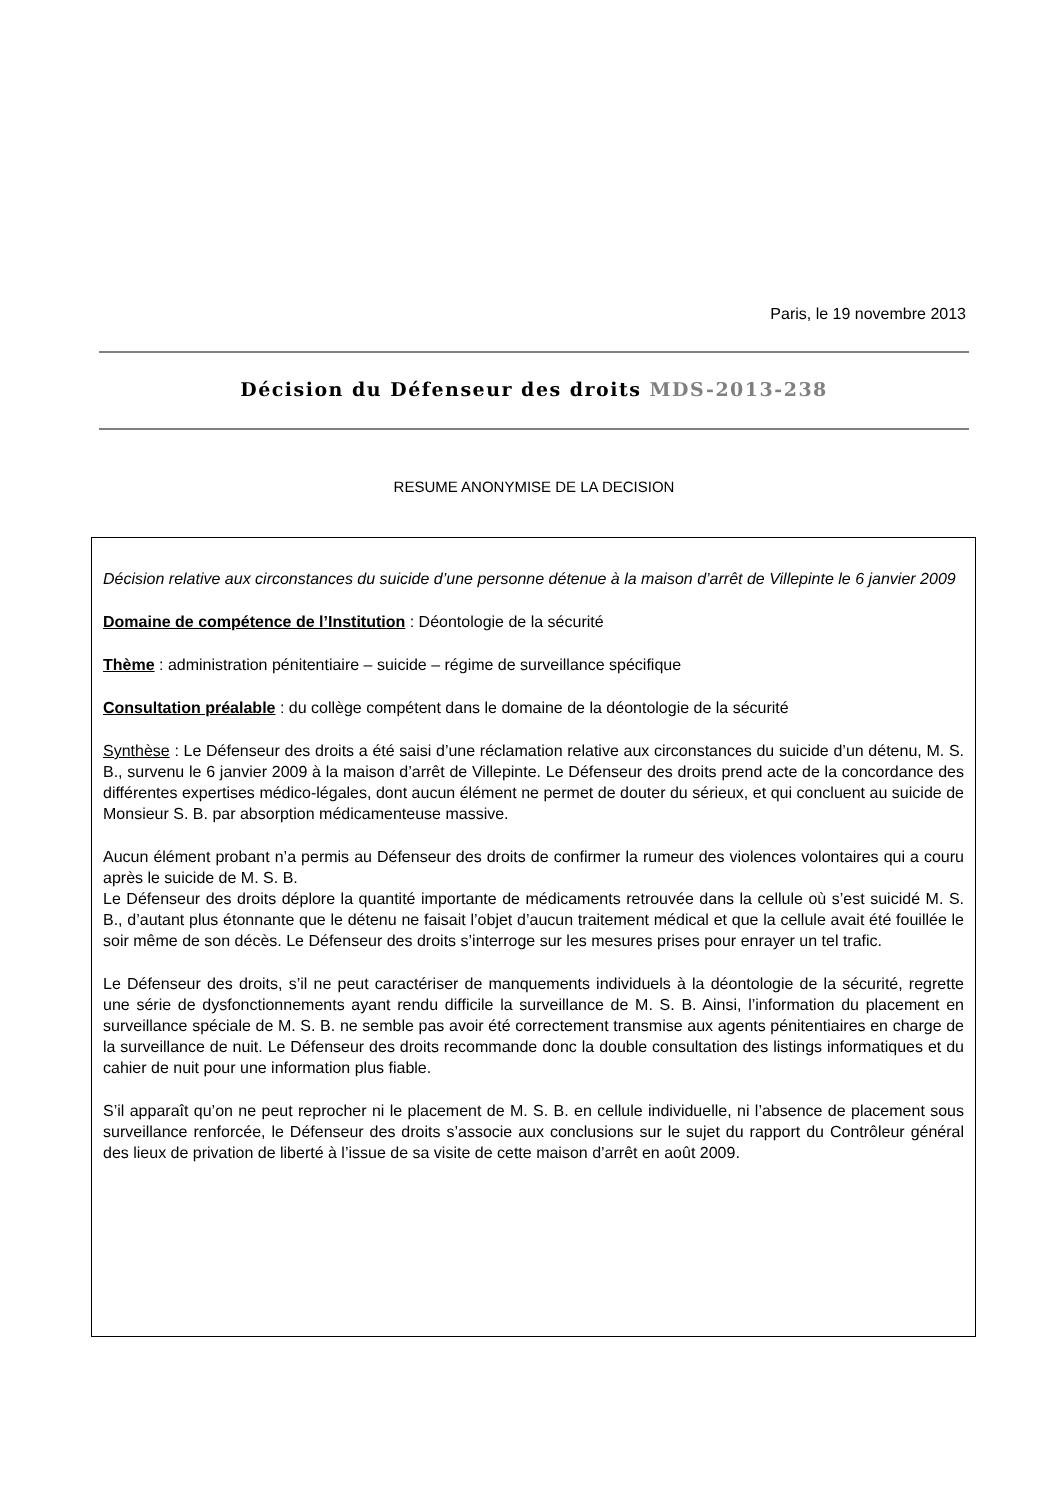Paris, le 19 novembre 2013
Décision du Défenseur des droits MDS-2013-238
RESUME ANONYMISE DE LA DECISION
Décision relative aux circonstances du suicide d’une personne détenue à la maison d’arrêt de Villepinte le 6 janvier 2009
Domaine de compétence de l’Institution : Déontologie de la sécurité
Thème : administration pénitentiaire – suicide – régime de surveillance spécifique
Consultation préalable : du collège compétent dans le domaine de la déontologie de la sécurité
Synthèse : Le Défenseur des droits a été saisi d’une réclamation relative aux circonstances du suicide d’un détenu, M. S. B., survenu le 6 janvier 2009 à la maison d’arrêt de Villepinte. Le Défenseur des droits prend acte de la concordance des différentes expertises médico-légales, dont aucun élément ne permet de douter du sérieux, et qui concluent au suicide de Monsieur S. B. par absorption médicamenteuse massive.
Aucun élément probant n’a permis au Défenseur des droits de confirmer la rumeur des violences volontaires qui a couru après le suicide de M. S. B.
Le Défenseur des droits déplore la quantité importante de médicaments retrouvée dans la cellule où s’est suicidé M. S. B., d’autant plus étonnante que le détenu ne faisait l’objet d’aucun traitement médical et que la cellule avait été fouillée le soir même de son décès. Le Défenseur des droits s’interroge sur les mesures prises pour enrayer un tel trafic.
Le Défenseur des droits, s’il ne peut caractériser de manquements individuels à la déontologie de la sécurité, regrette une série de dysfonctionnements ayant rendu difficile la surveillance de M. S. B. Ainsi, l’information du placement en surveillance spéciale de M. S. B. ne semble pas avoir été correctement transmise aux agents pénitentiaires en charge de la surveillance de nuit. Le Défenseur des droits recommande donc la double consultation des listings informatiques et du cahier de nuit pour une information plus fiable.
S’il apparaît qu’on ne peut reprocher ni le placement de M. S. B. en cellule individuelle, ni l’absence de placement sous surveillance renforcée, le Défenseur des droits s’associe aux conclusions sur le sujet du rapport du Contrôleur général des lieux de privation de liberté à l’issue de sa visite de cette maison d’arrêt en août 2009.